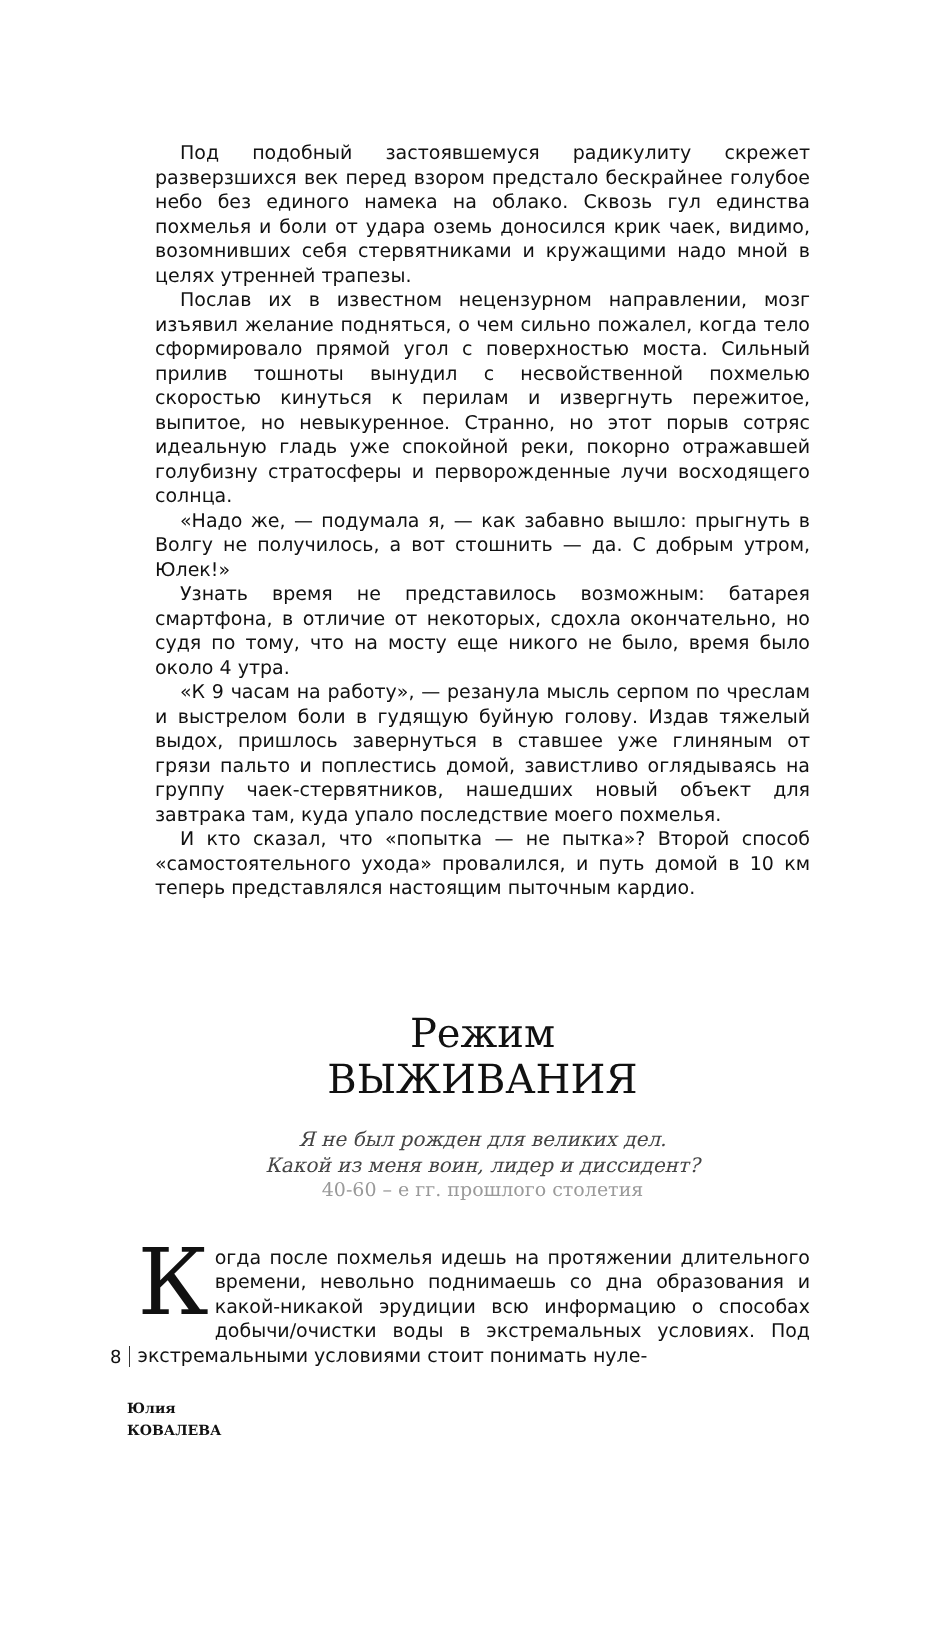Под подобный застоявшемуся радикулиту скрежет разверзшихся век перед взором предстало бескрайнее голубое небо без единого намека на облако. Сквозь гул единства похмелья и боли от удара оземь доносился крик чаек, видимо, возомнивших себя стервятниками и кружащими надо мной в целях утренней трапезы.
Послав их в известном нецензурном направлении, мозг изъявил желание подняться, о чем сильно пожалел, когда тело сформировало прямой угол с поверхностью моста. Сильный прилив тошноты вынудил с несвойственной похмелью скоростью кинуться к перилам и извергнуть пережитое, выпитое, но невыкуренное. Странно, но этот порыв сотряс идеальную гладь уже спокойной реки, покорно отражавшей голубизну стратосферы и перворожденные лучи восходящего солнца.
«Надо же, — подумала я, — как забавно вышло: прыгнуть в Волгу не получилось, а вот стошнить — да. С добрым утром, Юлек!»
Узнать время не представилось возможным: батарея смартфона, в отличие от некоторых, сдохла окончательно, но судя по тому, что на мосту еще никого не было, время было около 4 утра.
«К 9 часам на работу», — резанула мысль серпом по чреслам и выстрелом боли в гудящую буйную голову. Издав тяжелый выдох, пришлось завернуться в ставшее уже глиняным от грязи пальто и поплестись домой, завистливо оглядываясь на группу чаек-стервятников, нашедших новый объект для завтрака там, куда упало последствие моего похмелья.
И кто сказал, что «попытка — не пытка»? Второй способ «самостоятельного ухода» провалился, и путь домой в 10 км теперь представлялся настоящим пыточным кардио.
Режим
ВЫЖИВАНИЯ
Я не был рожден для великих дел.
Какой из меня воин, лидер и диссидент?
40-60 – е гг. прошлого столетия
8
Когда после похмелья идешь на протяжении длительного времени, невольно поднимаешь со дна образования и какой-никакой эрудиции всю информацию о способах добычи/очистки воды в экстремальных условиях. Под экстремальными условиями стоит понимать нуле-
Юлия
КОВАЛЕВА